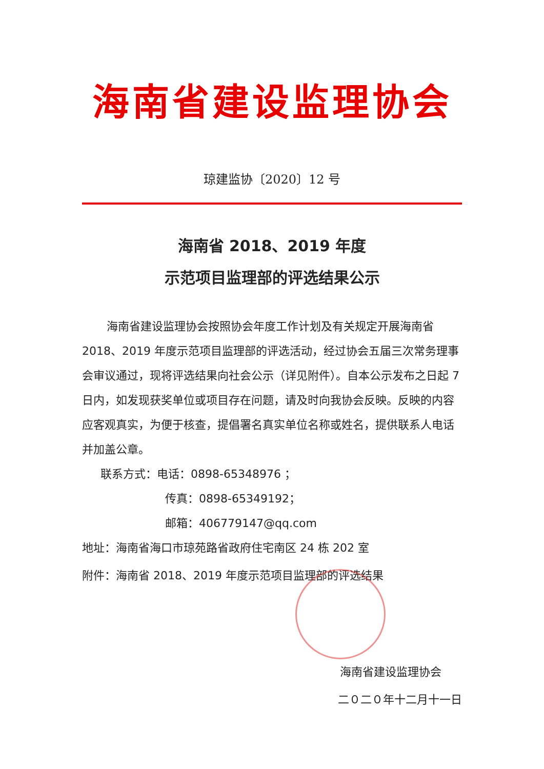海南省建设监理协会
琼建监协〔2020〕12 号
海南省 2018、2019 年度
示范项目监理部的评选结果公示
海南省建设监理协会按照协会年度工作计划及有关规定开展海南省 2018、2019 年度示范项目监理部的评选活动，经过协会五届三次常务理事会审议通过，现将评选结果向社会公示（详见附件）。自本公示发布之日起 7 日内，如发现获奖单位或项目存在问题，请及时向我协会反映。反映的内容应客观真实，为便于核查，提倡署名真实单位名称或姓名，提供联系人电话并加盖公章。
联系方式：电话：0898-65348976 ；
传真：0898-65349192；
邮箱：406779147@qq.com
地址：海南省海口市琼苑路省政府住宅南区 24 栋 202 室
附件：海南省 2018、2019 年度示范项目监理部的评选结果
海南省建设监理协会
二０二０年十二月十一日